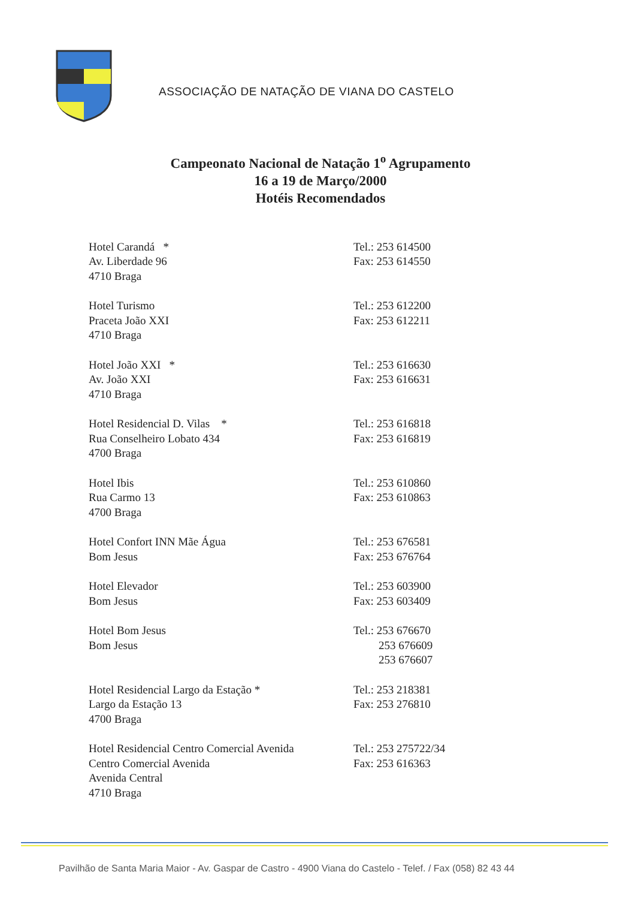ASSOCIAÇÃO DE NATAÇÃO DE VIANA DO CASTELO
Campeonato Nacional de Natação 1<sup>o</sup> Agrupamento
16 a 19 de Março/2000
Hotéis Recomendados
Hotel Carandá *
Av. Liberdade 96
4710 Braga
Tel.: 253 614500
Fax: 253 614550
Hotel Turismo
Praceta João XXI
4710 Braga
Tel.: 253 612200
Fax: 253 612211
Hotel João XXI *
Av. João XXI
4710 Braga
Tel.: 253 616630
Fax: 253 616631
Hotel Residencial D. Vilas *
Rua Conselheiro Lobato 434
4700 Braga
Tel.: 253 616818
Fax: 253 616819
Hotel Ibis
Rua Carmo 13
4700 Braga
Tel.: 253 610860
Fax: 253 610863
Hotel Confort INN Mãe Água
Bom Jesus
Tel.: 253 676581
Fax: 253 676764
Hotel Elevador
Bom Jesus
Tel.: 253 603900
Fax: 253 603409
Hotel Bom Jesus
Bom Jesus
Tel.: 253 676670
253 676609
253 676607
Hotel Residencial Largo da Estação *
Largo da Estação 13
4700 Braga
Tel.: 253 218381
Fax: 253 276810
Hotel Residencial Centro Comercial Avenida
Centro Comercial Avenida
Avenida Central
4710 Braga
Tel.: 253 275722/34
Fax: 253 616363
Pavilhão de Santa Maria Maior - Av. Gaspar de Castro - 4900 Viana do Castelo - Telef. / Fax (058) 82 43 44